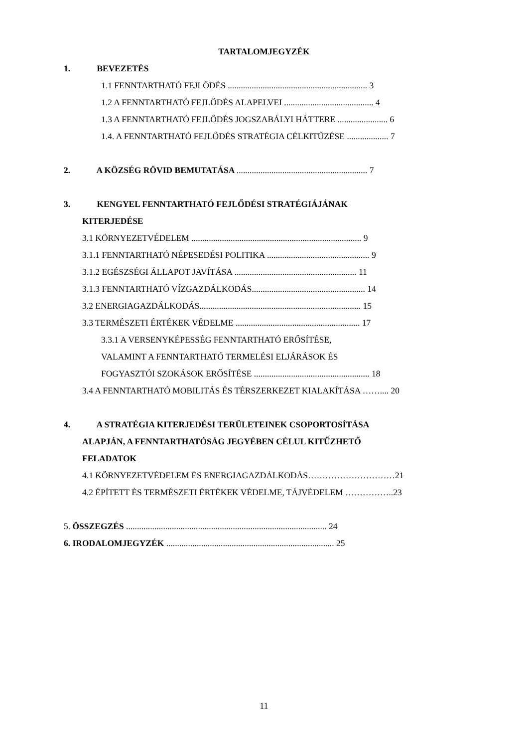TARTALOMJEGYZÉK
1. BEVEZETÉS
1.1 FENNTARTHATÓ FEJLŐDÉS ................................................................ 3
1.2 A FENNTARTHATÓ FEJLŐDÉS ALAPELVEI ......................................... 4
1.3 A FENNTARTHATÓ FEJLŐDÉS JOGSZABÁLYI HÁTTERE ....................... 6
1.4. A FENNTARTHATÓ FEJLŐDÉS STRATÉGIA CÉLKITŰZÉSE ................... 7
2. A KÖZSÉG RÖVID BEMUTATÁSA ............................................................ 7
3. KENGYEL FENNTARTHATÓ FEJLŐDÉSI STRATÉGIÁJÁNAK
KITERJEDÉSE
3.1 KÖRNYEZETVÉDELEM .............................................................................. 9
3.1.1 FENNTARTHATÓ NÉPESEDÉSI POLITIKA ............................................... 9
3.1.2 EGÉSZSÉGI ÁLLAPOT JAVÍTÁSA ........................................................ 11
3.1.3 FENNTARTHATÓ VÍZGAZDÁLKODÁS.................................................... 14
3.2 ENERGIAGAZDÁLKODÁS.......................................................................... 15
3.3 TERMÉSZETI ÉRTÉKEK VÉDELME ......................................................... 17
3.3.1 A VERSENYKÉPESSÉG FENNTARTHATÓ ERŐSÍTÉSE,
VALAMINT A FENNTARTHATÓ TERMELÉSI ELJÁRÁSOK ÉS
FOGYASZTÓI SZOKÁSOK ERŐSÍTÉSE ..................................................... 18
3.4 A FENNTARTHATÓ MOBILITÁS ÉS TÉRSZERKEZET KIALAKÍTÁSA …….... 20
4. A STRATÉGIA KITERJEDÉSI TERÜLETEINEK CSOPORTOSÍTÁSA
ALAPJÁN, A FENNTARTHATÓSÁG JEGYÉBEN CÉLUL KITŰZHETŐ
FELADATOK
4.1 KÖRNYEZETVÉDELEM ÉS ENERGIAGAZDÁLKODÁS…………………………21
4.2 ÉPÍTETT ÉS TERMÉSZETI ÉRTÉKEK VÉDELME, TÁJVÉDELEM ……………..23
5. ÖSSZEGZÉS ............................................................................................ 24
6. IRODALOMJEGYZÉK ............................................................................. 25
11